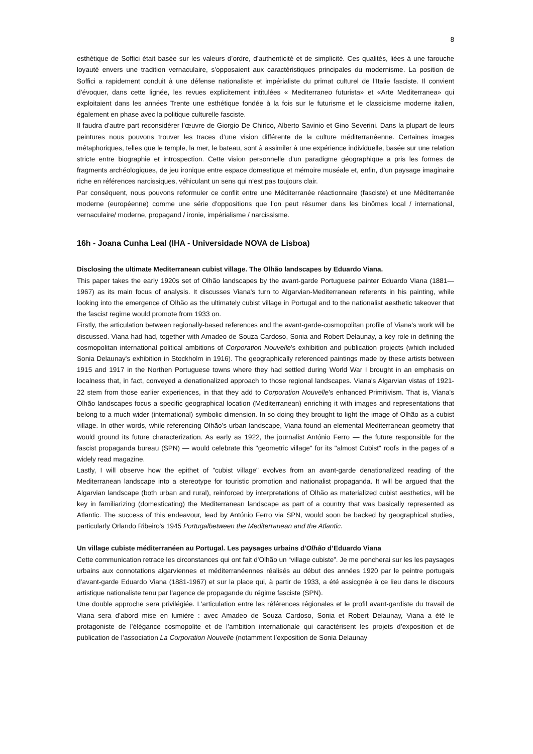8
esthétique de Soffici était basée sur les valeurs d’ordre, d’authenticité et de simplicité. Ces qualités, liées à une farouche loyauté envers une tradition vernaculaire, s'opposaient aux caractéristiques principales du modernisme. La position de Soffici a rapidement conduit à une défense nationaliste et impérialiste du primat culturel de l'Italie fasciste. Il convient d’évoquer, dans cette lignée, les revues explicitement intitulées « Mediterraneo futurista» et «Arte Mediterranea» qui exploitaient dans les années Trente une esthétique fondée à la fois sur le futurisme et le classicisme moderne italien, également en phase avec la politique culturelle fasciste.
Il faudra d'autre part reconsidérer l’œuvre de Giorgio De Chirico, Alberto Savinio et Gino Severini. Dans la plupart de leurs peintures nous pouvons trouver les traces d’une vision différente de la culture méditerranéenne. Certaines images métaphoriques, telles que le temple, la mer, le bateau, sont à assimiler à une expérience individuelle, basée sur une relation stricte entre biographie et introspection. Cette vision personnelle d’un paradigme géographique a pris les formes de fragments archéologiques, de jeu ironique entre espace domestique et mémoire muséale et, enfin, d’un paysage imaginaire riche en références narcissiques, véhiculant un sens qui n’est pas toujours clair.
Par conséquent, nous pouvons reformuler ce conflit entre une Méditerranée réactionnaire (fasciste) et une Méditerranée moderne (européenne) comme une série d'oppositions que l’on peut résumer dans les binômes local / international, vernaculaire/ moderne, propagand / ironie, impérialisme / narcissisme.
16h - Joana Cunha Leal (IHA - Universidade NOVA de Lisboa)
Disclosing the ultimate Mediterranean cubist village. The Olhão landscapes by Eduardo Viana.
This paper takes the early 1920s set of Olhão landscapes by the avant-garde Portuguese painter Eduardo Viana (1881—1967) as its main focus of analysis. It discusses Viana's turn to Algarvian-Mediterranean referents in his painting, while looking into the emergence of Olhão as the ultimately cubist village in Portugal and to the nationalist aesthetic takeover that the fascist regime would promote from 1933 on.
Firstly, the articulation between regionally-based references and the avant-garde-cosmopolitan profile of Viana's work will be discussed. Viana had had, together with Amadeo de Souza Cardoso, Sonia and Robert Delaunay, a key role in defining the cosmopolitan international political ambitions of Corporation Nouvelle's exhibition and publication projects (which included Sonia Delaunay's exhibition in Stockholm in 1916). The geographically referenced paintings made by these artists between 1915 and 1917 in the Northen Portuguese towns where they had settled during World War I brought in an emphasis on localness that, in fact, conveyed a denationalized approach to those regional landscapes. Viana's Algarvian vistas of 1921-22 stem from those earlier experiences, in that they add to Corporation Nouvelle's enhanced Primitivism. That is, Viana's Olhão landscapes focus a specific geographical location (Mediterranean) enriching it with images and representations that belong to a much wider (international) symbolic dimension. In so doing they brought to light the image of Olhão as a cubist village. In other words, while referencing Olhão's urban landscape, Viana found an elemental Mediterranean geometry that would ground its future characterization. As early as 1922, the journalist António Ferro — the future responsible for the fascist propaganda bureau (SPN) — would celebrate this "geometric village" for its "almost Cubist" roofs in the pages of a widely read magazine.
Lastly, I will observe how the epithet of "cubist village" evolves from an avant-garde denationalized reading of the Mediterranean landscape into a stereotype for touristic promotion and nationalist propaganda. It will be argued that the Algarvian landscape (both urban and rural), reinforced by interpretations of Olhão as materialized cubist aesthetics, will be key in familiarizing (domesticating) the Mediterranean landscape as part of a country that was basically represented as Atlantic. The success of this endeavour, lead by António Ferro via SPN, would soon be backed by geographical studies, particularly Orlando Ribeiro's 1945 Portugalbetween the Mediterranean and the Atlantic.
Un village cubiste méditerranéen au Portugal. Les paysages urbains d'Olhão d’Eduardo Viana
Cette communication retrace les circonstances qui ont fait d'Olhão un “village cubiste”. Je me pencherai sur les les paysages urbains aux connotations algarviennes et méditerranéennes réalisés au début des années 1920 par le peintre portugais d’avant-garde Eduardo Viana (1881-1967) et sur la place qui, à partir de 1933, a été assicgnée à ce lieu dans le discours artistique nationaliste tenu par l’agence de propagande du régime fasciste (SPN).
Une double approche sera privilégiée. L'articulation entre les références régionales et le profil avant-gardiste du travail de Viana sera d’abord mise en lumière : avec Amadeo de Souza Cardoso, Sonia et Robert Delaunay, Viana a été le protagoniste de l’élégance cosmopolite et de l’ambition internationale qui caractérisent les projets d’exposition et de publication de l’association La Corporation Nouvelle (notamment l’exposition de Sonia Delaunay